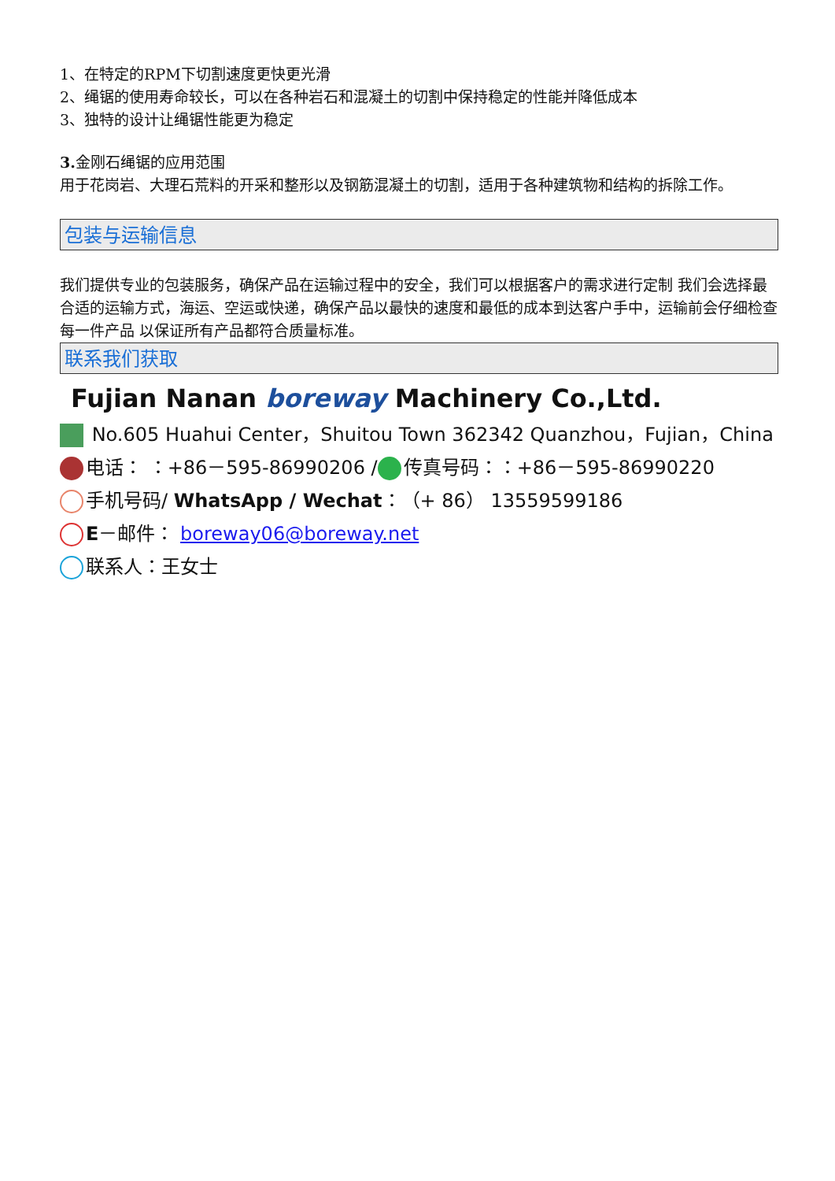1、在特定的RPM下切割速度更快更光滑
2、绳锯的使用寿命较长，可以在各种岩石和混凝土的切割中保持稳定的性能并降低成本
3、独特的设计让绳锯性能更为稳定
3. 金刚石绳锯的应用范围
用于花岗岩、大理石荒料的开采和整形以及钢筋混凝土的切割，适用于各种建筑物和结构的拆除工作。
包装与运输信息
我们提供专业的包装服务，确保产品在运输过程中的安全，我们可以根据客户的需求进行定制 我们会选择最合适的运输方式，海运、空运或快递，确保产品以最快的速度和最低的成本到达客户手中，运输前会仔细检查每一件产品 以保证所有产品都符合质量标准。
联系我们获取
Fujian Nanan boreway Machinery Co.,Ltd.
No.605 Huahui Center，Shuitou Town 362342 Quanzhou，Fujian，China
电话： ：+86－595-86990206 / 传真号码：：+86－595-86990220
手机号码/ WhatsApp / Wechat：（+ 86） 13559599186
E－邮件： boreway06@boreway.net
联系人：王女士